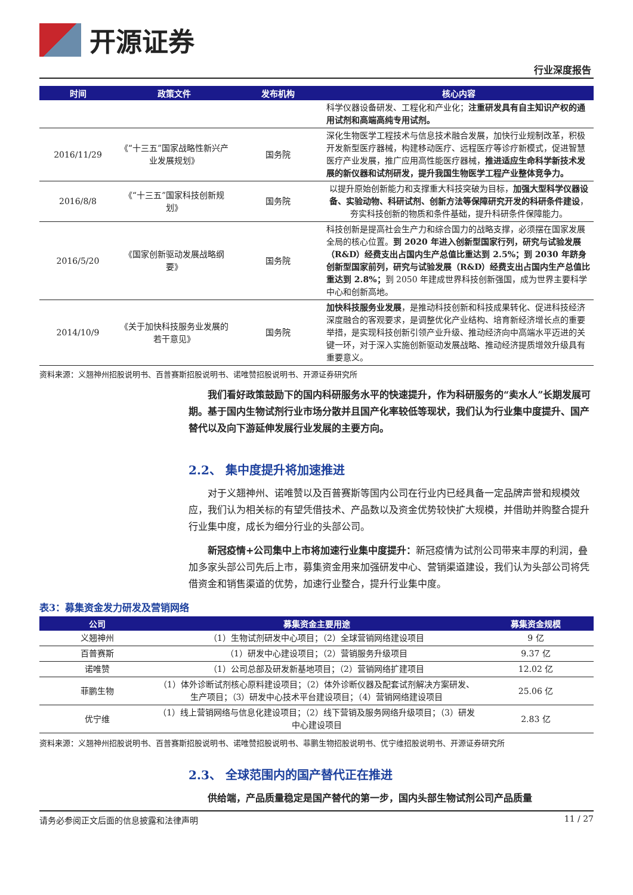开源证券
行业深度报告
| 时间 | 政策文件 | 发布机构 | 核心内容 |
| --- | --- | --- | --- |
| | | | 科学仪器设备研发、工程化和产业化； 注重研发具有自主知识产权的通用试剂和高端高纯专用试剂。 |
| 2016/11/29 | 《“十三五”国家战略性新兴产业发展规划》 | 国务院 | 深化生物医学工程技术与信息技术融合发展，加快行业规制改革，积极开发新型医疗器械，构建移动医疗、远程医疗等诊疗新模式，促进智慧医疗产业发展，推广应用高性能医疗器械， 推进适应生命科学新技术发展的新仪器和试剂研发，提升我国生物医学工程产业整体竞争力。 |
| 2016/8/8 | 《“十三五”国家科技创新规划》 | 国务院 | 以提升原始创新能力和支撑重大科技突破为目标， 加强大型科学仪器设备、实验动物、科研试剂、创新方法等保障研究开发的科研条件建设 ，夯实科技创新的物质和条件基础，提升科研条件保障能力。 |
| 2016/5/20 | 《国家创新驱动发展战略纲要》 | 国务院 | 科技创新是提高社会生产力和综合国力的战略支撑，必须摆在国家发展全局的核心位置。 到 2020 年进入创新型国家行列，研究与试验发展（R&D）经费支出占国内生产总值比重达到 2.5%；到 2030 年跻身创新型国家前列，研究与试验发展（R&D）经费支出占国内生产总值比重达到 2.8%； 到 2050 年建成世界科技创新强国，成为世界主要科学中心和创新高地。 |
| 2014/10/9 | 《关于加快科技服务业发展的若干意见》 | 国务院 | 加快科技服务业发展 ，是推动科技创新和科技成果转化、促进科技经济深度融合的客观要求，是调整优化产业结构、培育新经济增长点的重要举措，是实现科技创新引领产业升级、推动经济向中高端水平迈进的关键一环，对于深入实施创新驱动发展战略、推动经济提质增效升级具有重要意义。 |
资料来源：义翘神州招股说明书、百普赛斯招股说明书、诺唯赞招股说明书、开源证券研究所
我们看好政策鼓励下的国内科研服务水平的快速提升，作为科研服务的“卖水人”长期发展可期。基于国内生物试剂行业市场分散并且国产化率较低等现状，我们认为行业集中度提升、国产替代以及向下游延伸发展行业发展的主要方向。
2.2、 集中度提升将加速推进
对于义翘神州、诺唯赞以及百普赛斯等国内公司在行业内已经具备一定品牌声誉和规模效应，我们认为相关标的有望凭借技术、产品数以及资金优势较快扩大规模，并借助并购整合提升行业集中度，成长为细分行业的头部公司。
新冠疫情+公司集中上市将加速行业集中度提升：新冠疫情为试剂公司带来丰厚的利润，叠加多家头部公司先后上市，募集资金用来加强研发中心、营销渠道建设，我们认为头部公司将凭借资金和销售渠道的优势，加速行业整合，提升行业集中度。
表3：募集资金发力研发及营销网络
| 公司 | 募集资金主要用途 | 募集资金规模 |
| --- | --- | --- |
| 义翘神州 | （1）生物试剂研发中心项目；（2）全球营销网络建设项目 | 9 亿 |
| 百普赛斯 | （1）研发中心建设项目；（2）营销服务升级项目 | 9.37 亿 |
| 诺唯赞 | （1）公司总部及研发新基地项目；（2）营销网络扩建项目 | 12.02 亿 |
| 菲鹏生物 | （1）体外诊断试剂核心原料建设项目；（2）体外诊断仪器及配套试剂解决方案研发、生产项目；（3）研发中心技术平台建设项目；（4）营销网络建设项目 | 25.06 亿 |
| 优宁维 | （1）线上营销网络与信息化建设项目；（2）线下营销及服务网络升级项目；（3）研发中心建设项目 | 2.83 亿 |
资料来源：义翘神州招股说明书、百普赛斯招股说明书、诺唯赞招股说明书、菲鹏生物招股说明书、优宁维招股说明书、开源证券研究所
2.3、 全球范围内的国产替代正在推进
供给端，产品质量稳定是国产替代的第一步，国内头部生物试剂公司产品质量
请务必参阅正文后面的信息披露和法律声明 11 / 27